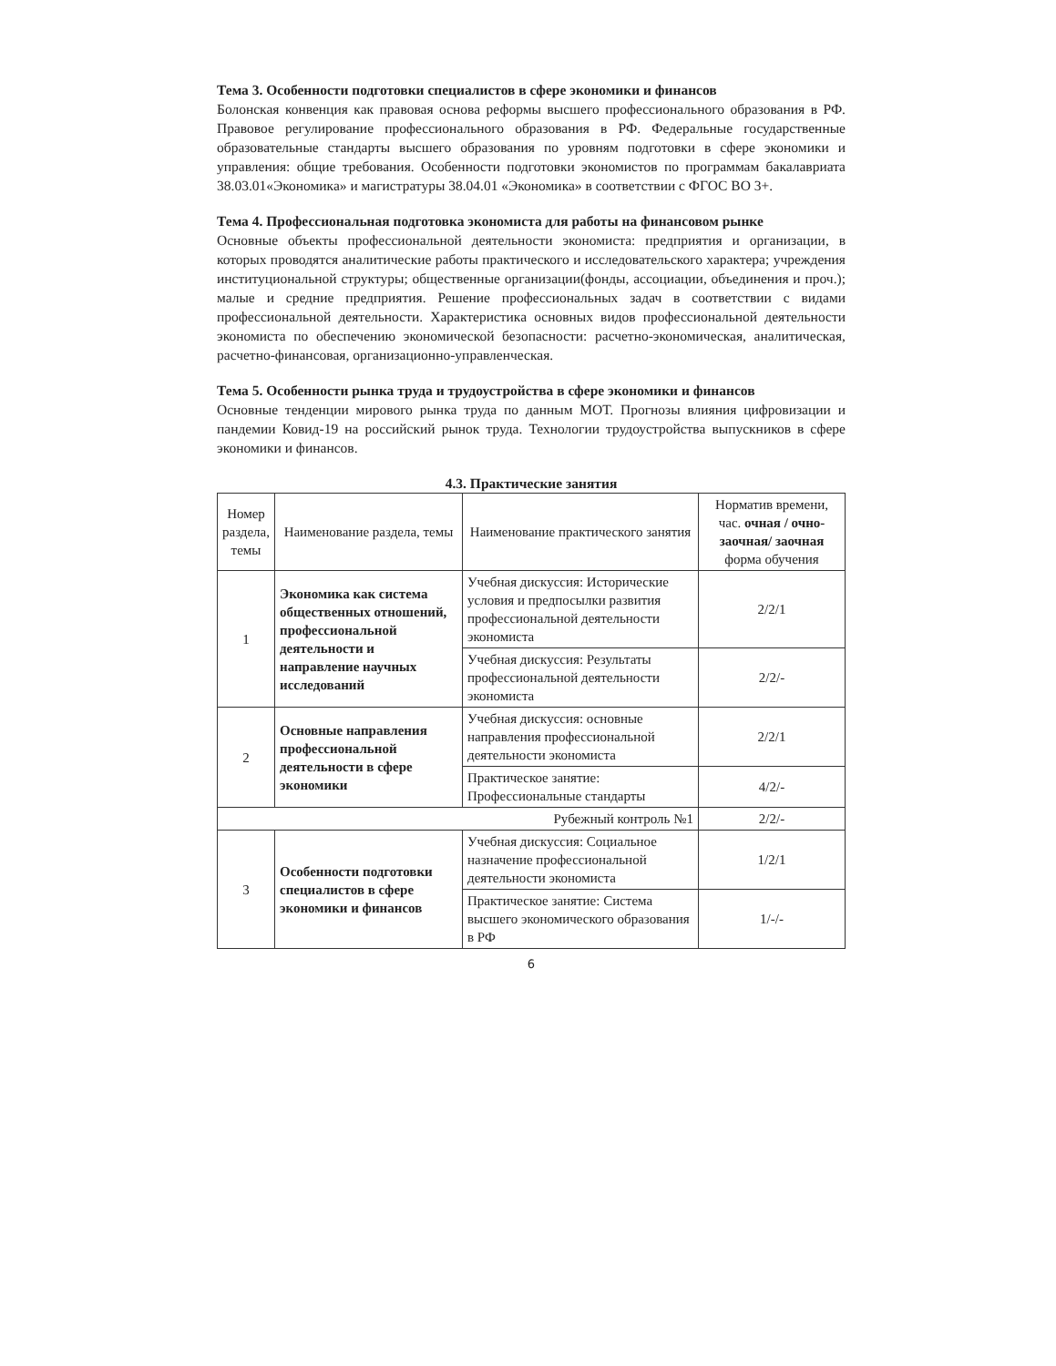Тема 3. Особенности подготовки специалистов в сфере экономики и финансов
Болонская конвенция как правовая основа реформы высшего профессионального образования в РФ. Правовое регулирование профессионального образования в РФ. Федеральные государственные образовательные стандарты высшего образования по уровням подготовки в сфере экономики и управления: общие требования. Особенности подготовки экономистов по программам бакалавриата 38.03.01«Экономика» и магистратуры 38.04.01 «Экономика» в соответствии с ФГОС ВО 3+.
Тема 4. Профессиональная подготовка экономиста для работы на финансовом рынке
Основные объекты профессиональной деятельности экономиста: предприятия и организации, в которых проводятся аналитические работы практического и исследовательского характера; учреждения институциональной структуры; общественные организации(фонды, ассоциации, объединения и проч.); малые и средние предприятия. Решение профессиональных задач в соответствии с видами профессиональной деятельности. Характеристика основных видов профессиональной деятельности экономиста по обеспечению экономической безопасности: расчетно-экономическая, аналитическая, расчетно-финансовая, организационно-управленческая.
Тема 5. Особенности рынка труда и трудоустройства в сфере экономики и финансов
Основные тенденции мирового рынка труда по данным МОТ. Прогнозы влияния цифровизации и пандемии Ковид-19 на российский рынок труда. Технологии трудоустройства выпускников в сфере экономики и финансов.
4.3. Практические занятия
| Номер раздела, темы | Наименование раздела, темы | Наименование практического занятия | Норматив времени, час. очная / очно-заочная/ заочная форма обучения |
| --- | --- | --- | --- |
| 1 | Экономика как система общественных отношений, профессиональной деятельности и направление научных исследований | Учебная дискуссия: Исторические условия и предпосылки развития профессиональной деятельности экономиста | 2/2/1 |
| | | Учебная дискуссия: Результаты профессиональной деятельности экономиста | 2/2/- |
| 2 | Основные направления профессиональной деятельности в сфере экономики | Учебная дискуссия: основные направления профессиональной деятельности экономиста | 2/2/1 |
| | | Практическое занятие: Профессиональные стандарты | 4/2/- |
| Рубежный контроль №1 | | | 2/2/- |
| 3 | Особенности подготовки специалистов в сфере экономики и финансов | Учебная дискуссия: Социальное назначение профессиональной деятельности экономиста | 1/2/1 |
| | | Практическое занятие: Система высшего экономического образования в РФ | 1/-/- |
6